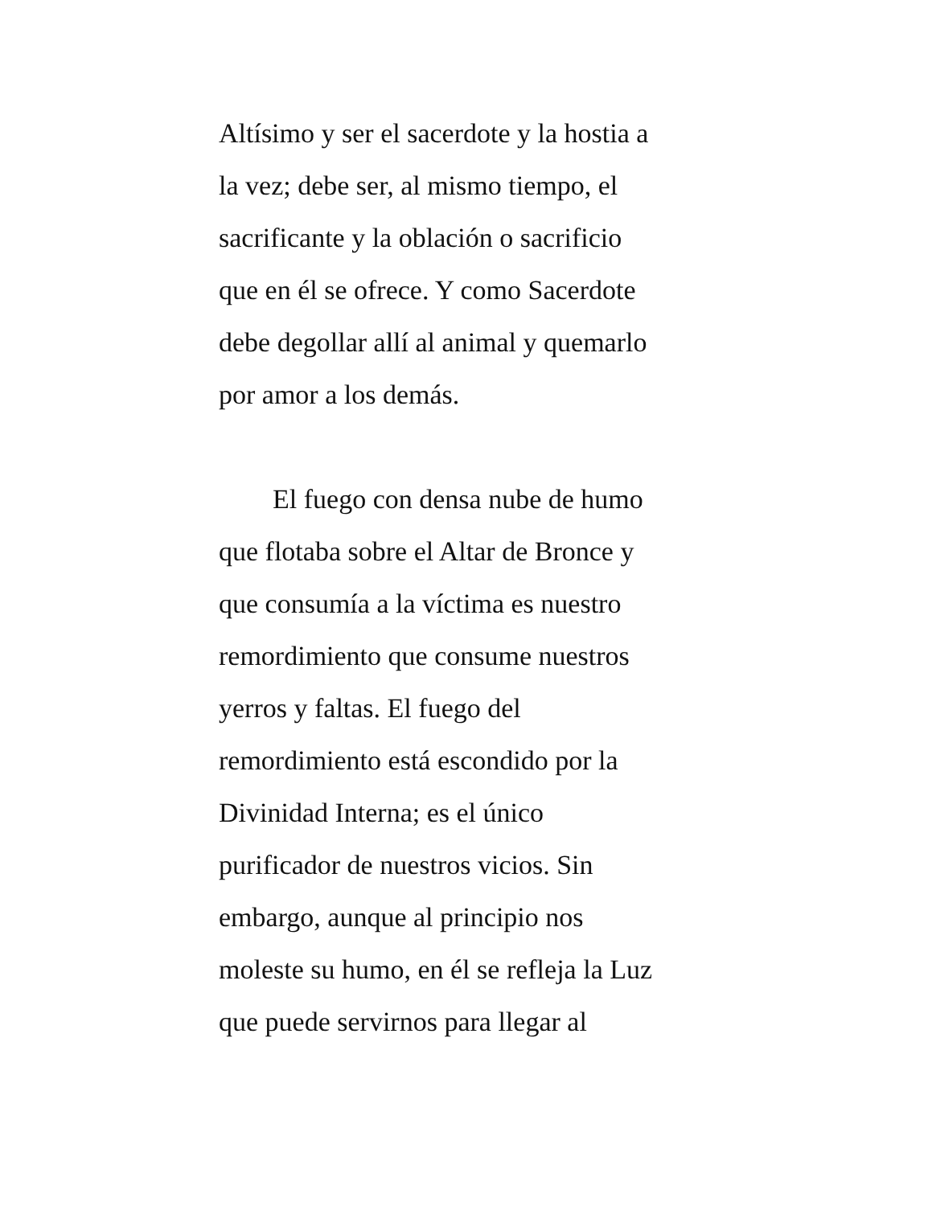Altísimo y ser el sacerdote y la hostia a
la vez; debe ser, al mismo tiempo, el
sacrificante y la oblación o sacrificio
que en él se ofrece. Y como Sacerdote
debe degollar allí al animal y quemarlo
por amor a los demás.
El fuego con densa nube de humo
que flotaba sobre el Altar de Bronce y
que consumía a la víctima es nuestro
remordimiento que consume nuestros
yerros y faltas. El fuego del
remordimiento está escondido por la
Divinidad Interna; es el único
purificador de nuestros vicios. Sin
embargo, aunque al principio nos
moleste su humo, en él se refleja la Luz
que puede servirnos para llegar al